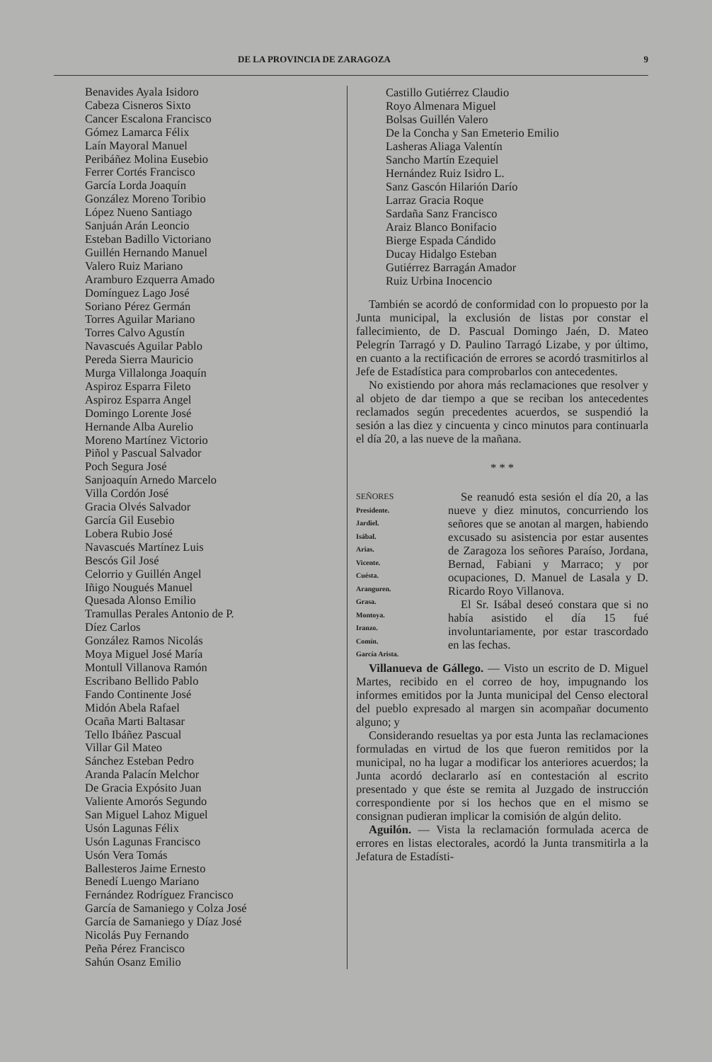DE LA PROVINCIA DE ZARAGOZA 9
Benavides Ayala Isidoro
Cabeza Cisneros Sixto
Cancer Escalona Francisco
Gómez Lamarca Félix
Laín Mayoral Manuel
Peribáñez Molina Eusebio
Ferrer Cortés Francisco
García Lorda Joaquín
González Moreno Toribio
López Nueno Santiago
Sanjuán Arán Leoncio
Esteban Badillo Victoriano
Guillén Hernando Manuel
Valero Ruiz Mariano
Aramburo Ezquerra Amado
Domínguez Lago José
Soriano Pérez Germán
Torres Aguilar Mariano
Torres Calvo Agustín
Navascués Aguilar Pablo
Pereda Sierra Mauricio
Murga Villalonga Joaquín
Aspiroz Esparra Fileto
Aspiroz Esparra Angel
Domingo Lorente José
Hernande Alba Aurelio
Moreno Martínez Victorio
Piñol y Pascual Salvador
Poch Segura José
Sanjoaquín Arnedo Marcelo
Villa Cordón José
Gracia Olvés Salvador
García Gil Eusebio
Lobera Rubio José
Navascués Martínez Luis
Bescós Gil José
Celorrio y Guillén Angel
Iñigo Nougués Manuel
Quesada Alonso Emilio
Tramullas Perales Antonio de P.
Díez Carlos
González Ramos Nicolás
Moya Miguel José María
Montull Villanova Ramón
Escribano Bellido Pablo
Fando Continente José
Midón Abela Rafael
Ocaña Marti Baltasar
Tello Ibáñez Pascual
Villar Gil Mateo
Sánchez Esteban Pedro
Aranda Palacín Melchor
De Gracia Expósito Juan
Valiente Amorós Segundo
San Miguel Lahoz Miguel
Usón Lagunas Félix
Usón Lagunas Francisco
Usón Vera Tomás
Ballesteros Jaime Ernesto
Benedí Luengo Mariano
Fernández Rodríguez Francisco
García de Samaniego y Colza José
García de Samaniego y Díaz José
Nicolás Puy Fernando
Peña Pérez Francisco
Sahún Osanz Emilio
Castillo Gutiérrez Claudio
Royo Almenara Miguel
Bolsas Guillén Valero
De la Concha y San Emeterio Emilio
Lasheras Aliaga Valentín
Sancho Martín Ezequiel
Hernández Ruiz Isidro L.
Sanz Gascón Hilarión Darío
Larraz Gracia Roque
Sardaña Sanz Francisco
Araiz Blanco Bonifacio
Bierge Espada Cándido
Ducay Hidalgo Esteban
Gutiérrez Barragán Amador
Ruiz Urbina Inocencio
También se acordó de conformidad con lo propuesto por la Junta municipal, la exclusión de listas por constar el fallecimiento, de D. Pascual Domingo Jaén, D. Mateo Pelegrín Tarragó y D. Paulino Tarragó Lizabe, y por último, en cuanto a la rectificación de errores se acordó trasmitirlos al Jefe de Estadística para comprobarlos con antecedentes.
No existiendo por ahora más reclamaciones que resolver y al objeto de dar tiempo a que se reciban los antecedentes reclamados según precedentes acuerdos, se suspendió la sesión a las diez y cincuenta y cinco minutos para continuarla el día 20, a las nueve de la mañana.
* * *
SEÑORES
Presidente.
Jardiel.
Isábal.
Arias.
Vicente.
Cuésta.
Aranguren.
Grasa.
Montoya.
Iranzo.
Comín.
García Arista.
Se reanudó esta sesión el día 20, a las nueve y diez minutos, concurriendo los señores que se anotan al margen, habiendo excusado su asistencia por estar ausentes de Zaragoza los señores Paraíso, Jordana, Bernad, Fabiani y Marraco; y por ocupaciones, D. Manuel de Lasala y D. Ricardo Royo Villanova.
El Sr. Isábal deseó constara que si no había asistido el día 15 fué involuntariamente, por estar trascordado en las fechas.
Villanueva de Gállego. — Visto un escrito de D. Miguel Martes, recibido en el correo de hoy, impugnando los informes emitidos por la Junta municipal del Censo electoral del pueblo expresado al margen sin acompañar documento alguno; y
Considerando resueltas ya por esta Junta las reclamaciones formuladas en virtud de los que fueron remitidos por la municipal, no ha lugar a modificar los anteriores acuerdos; la Junta acordó declararlo así en contestación al escrito presentado y que éste se remita al Juzgado de instrucción correspondiente por si los hechos que en el mismo se consignan pudieran implicar la comisión de algún delito.
Aguilón. — Vista la reclamación formulada acerca de errores en listas electorales, acordó la Junta transmitirla a la Jefatura de Estadísti-